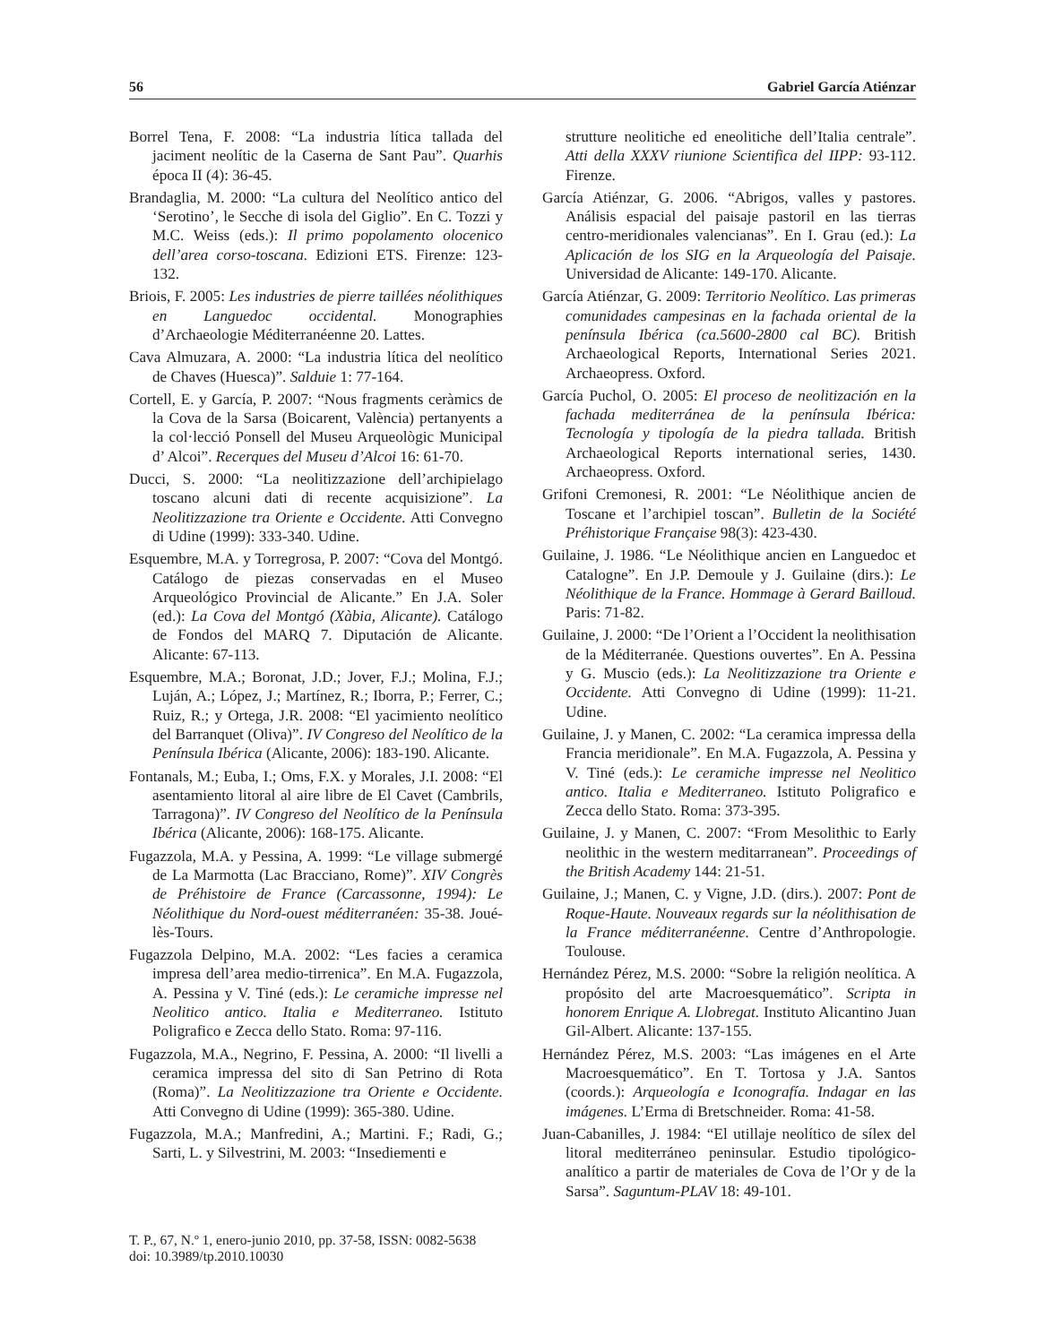56 Gabriel García Atiénzar
Borrel Tena, F. 2008: “La industria lítica tallada del jaciment neolític de la Caserna de Sant Pau”. Quarhis época II (4): 36-45.
Brandaglia, M. 2000: “La cultura del Neolítico antico del ‘Serotino’, le Secche di isola del Giglio”. En C. Tozzi y M.C. Weiss (eds.): Il primo popolamento olocenico dell’area corso-toscana. Edizioni ETS. Firenze: 123-132.
Briois, F. 2005: Les industries de pierre taillées néolithiques en Languedoc occidental. Monographies d’Archaeologie Méditerranéenne 20. Lattes.
Cava Almuzara, A. 2000: “La industria lítica del neolítico de Chaves (Huesca)”. Salduie 1: 77-164.
Cortell, E. y García, P. 2007: “Nous fragments ceràmics de la Cova de la Sarsa (Boicarent, València) pertanyents a la col·lecció Ponsell del Museu Arqueològic Municipal d’ Alcoi”. Recerques del Museu d’Alcoi 16: 61-70.
Ducci, S. 2000: “La neolitizzazione dell’archipielago toscano alcuni dati di recente acquisizione”. La Neolitizzazione tra Oriente e Occidente. Atti Convegno di Udine (1999): 333-340. Udine.
Esquembre, M.A. y Torregrosa, P. 2007: “Cova del Montgó. Catálogo de piezas conservadas en el Museo Arqueológico Provincial de Alicante.” En J.A. Soler (ed.): La Cova del Montgó (Xàbia, Alicante). Catálogo de Fondos del MARQ 7. Diputación de Alicante. Alicante: 67-113.
Esquembre, M.A.; Boronat, J.D.; Jover, F.J.; Molina, F.J.; Luján, A.; López, J.; Martínez, R.; Iborra, P.; Ferrer, C.; Ruiz, R.; y Ortega, J.R. 2008: “El yacimiento neolítico del Barranquet (Oliva)”. IV Congreso del Neolítico de la Península Ibérica (Alicante, 2006): 183-190. Alicante.
Fontanals, M.; Euba, I.; Oms, F.X. y Morales, J.I. 2008: “El asentamiento litoral al aire libre de El Cavet (Cambrils, Tarragona)”. IV Congreso del Neolítico de la Península Ibérica (Alicante, 2006): 168-175. Alicante.
Fugazzola, M.A. y Pessina, A. 1999: “Le village submergé de La Marmotta (Lac Bracciano, Rome)”. XIV Congrès de Préhistoire de France (Carcassonne, 1994): Le Néolithique du Nord-ouest méditerranéen: 35-38. Joué-lès-Tours.
Fugazzola Delpino, M.A. 2002: “Les facies a ceramica impresa dell’area medio-tirrenica”. En M.A. Fugazzola, A. Pessina y V. Tiné (eds.): Le ceramiche impresse nel Neolitico antico. Italia e Mediterraneo. Istituto Poligrafico e Zecca dello Stato. Roma: 97-116.
Fugazzola, M.A., Negrino, F. Pessina, A. 2000: “Il livelli a ceramica impressa del sito di San Petrino di Rota (Roma)”. La Neolitizzazione tra Oriente e Occidente. Atti Convegno di Udine (1999): 365-380. Udine.
Fugazzola, M.A.; Manfredini, A.; Martini. F.; Radi, G.; Sarti, L. y Silvestrini, M. 2003: “Insediementi e
strutture neolitiche ed eneolitiche dell’Italia centrale”. Atti della XXXV riunione Scientifica del IIPP: 93-112. Firenze.
García Atiénzar, G. 2006. “Abrigos, valles y pastores. Análisis espacial del paisaje pastoril en las tierras centro-meridionales valencianas”. En I. Grau (ed.): La Aplicación de los SIG en la Arqueología del Paisaje. Universidad de Alicante: 149-170. Alicante.
García Atiénzar, G. 2009: Territorio Neolítico. Las primeras comunidades campesinas en la fachada oriental de la península Ibérica (ca.5600-2800 cal BC). British Archaeological Reports, International Series 2021. Archaeopress. Oxford.
García Puchol, O. 2005: El proceso de neolitización en la fachada mediterránea de la península Ibérica: Tecnología y tipología de la piedra tallada. British Archaeological Reports international series, 1430. Archaeopress. Oxford.
Grifoni Cremonesi, R. 2001: “Le Néolithique ancien de Toscane et l’archipiel toscan”. Bulletin de la Société Préhistorique Française 98(3): 423-430.
Guilaine, J. 1986. “Le Néolithique ancien en Languedoc et Catalogne”. En J.P. Demoule y J. Guilaine (dirs.): Le Néolithique de la France. Hommage à Gerard Bailloud. Paris: 71-82.
Guilaine, J. 2000: “De l’Orient a l’Occident la neolithisation de la Méditerranée. Questions ouvertes”. En A. Pessina y G. Muscio (eds.): La Neolitizzazione tra Oriente e Occidente. Atti Convegno di Udine (1999): 11-21. Udine.
Guilaine, J. y Manen, C. 2002: “La ceramica impressa della Francia meridionale”. En M.A. Fugazzola, A. Pessina y V. Tiné (eds.): Le ceramiche impresse nel Neolitico antico. Italia e Mediterraneo. Istituto Poligrafico e Zecca dello Stato. Roma: 373-395.
Guilaine, J. y Manen, C. 2007: “From Mesolithic to Early neolithic in the western meditarranean”. Proceedings of the British Academy 144: 21-51.
Guilaine, J.; Manen, C. y Vigne, J.D. (dirs.). 2007: Pont de Roque-Haute. Nouveaux regards sur la néolithisation de la France méditerranéenne. Centre d’Anthropologie. Toulouse.
Hernández Pérez, M.S. 2000: “Sobre la religión neolítica. A propósito del arte Macroesquemático”. Scripta in honorem Enrique A. Llobregat. Instituto Alicantino Juan Gil-Albert. Alicante: 137-155.
Hernández Pérez, M.S. 2003: “Las imágenes en el Arte Macroesquemático”. En T. Tortosa y J.A. Santos (coords.): Arqueología e Iconografía. Indagar en las imágenes. L’Erma di Bretschneider. Roma: 41-58.
Juan-Cabanilles, J. 1984: “El utillaje neolítico de sílex del litoral mediterráneo peninsular. Estudio tipológico-analítico a partir de materiales de Cova de l’Or y de la Sarsa”. Saguntum-PLAV 18: 49-101.
T. P., 67, N.º 1, enero-junio 2010, pp. 37-58, ISSN: 0082-5638
doi: 10.3989/tp.2010.10030